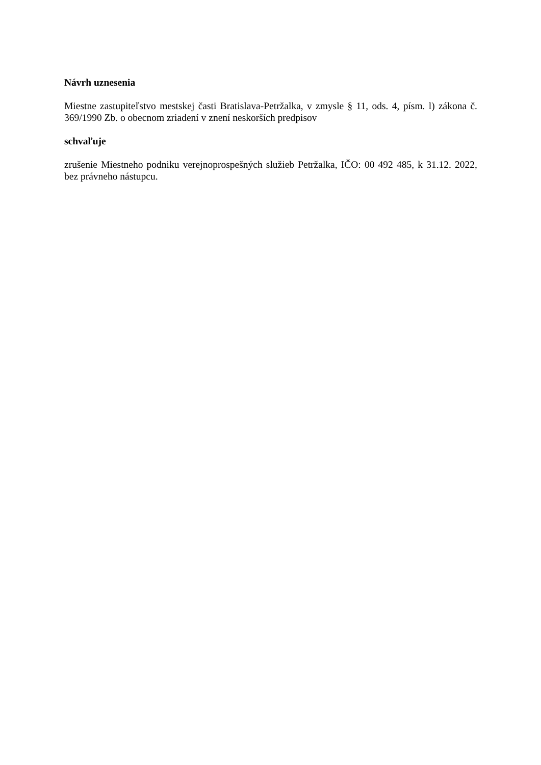Návrh uznesenia
Miestne zastupiteľstvo mestskej časti Bratislava-Petržalka, v zmysle § 11, ods. 4, písm. l) zákona č. 369/1990 Zb. o obecnom zriadení v znení neskorších predpisov
schvaľuje
zrušenie Miestneho podniku verejnoprospešných služieb Petržalka, IČO: 00 492 485, k 31.12. 2022, bez právneho nástupcu.